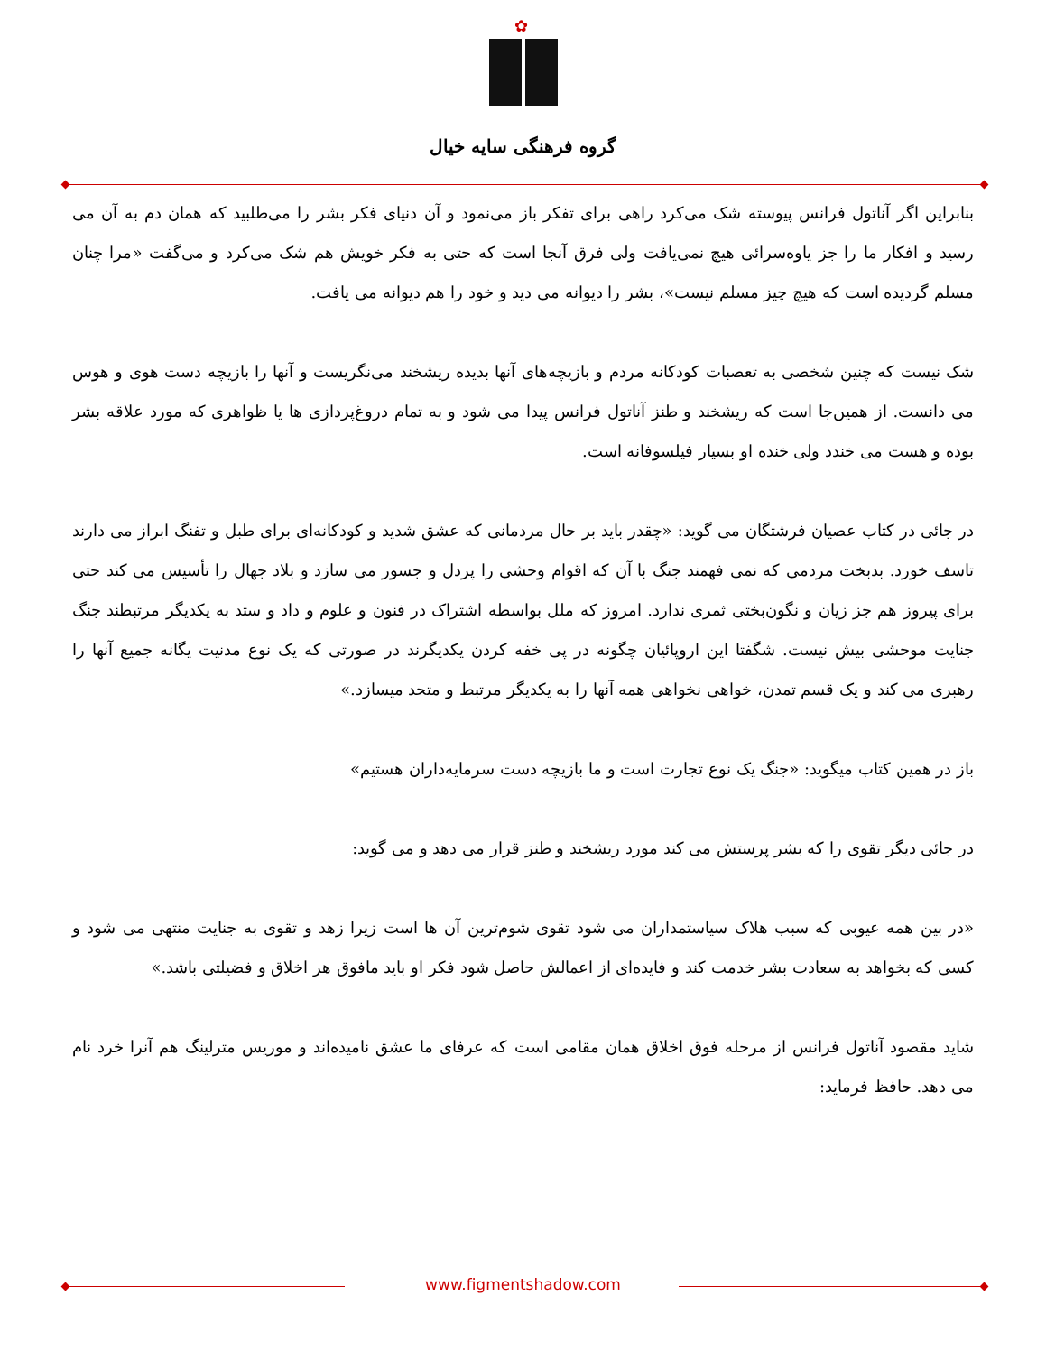✿
گروه فرهنگی سایه خیال
بنابراین اگر آناتول فرانس پیوسته شک می‌کرد راهی برای تفکر باز می‌نمود و آن دنیای فکر بشر را می‌طلبید که همان دم به آن می رسید و افکار ما را جز یاوه‌سرائی هیچ نمی‌یافت ولی فرق آنجا است که حتی به فکر خویش هم شک می‌کرد و می‌گفت «مرا چنان مسلم گردیده است که هیچ چیز مسلم نیست»، بشر را دیوانه می دید و خود را هم دیوانه می یافت.
شک نیست که چنین شخصی به تعصبات کودکانه مردم و بازیچه‌های آنها بدیده ریشخند می‌نگریست و آنها را بازیچه دست هوی و هوس می دانست. از همین‌جا است که ریشخند و طنز آناتول فرانس پیدا می شود و به تمام دروغ‌پردازی ها یا ظواهری که مورد علاقه بشر بوده و هست می خندد ولی خنده او بسیار فیلسوفانه است.
در جائی در کتاب عصیان فرشتگان می گوید: «چقدر باید بر حال مردمانی که عشق شدید و کودکانه‌ای برای طبل و تفنگ ابراز می دارند تاسف خورد. بدبخت مردمی که نمی فهمند جنگ با آن که اقوام وحشی را پردل و جسور می سازد و بلاد جهال را تأسیس می کند حتی برای پیروز هم جز زیان و نگون‌بختی ثمری ندارد. امروز که ملل بواسطه اشتراک در فنون و علوم و داد و ستد به یکدیگر مرتبطند جنگ جنایت موحشی بیش نیست. شگفتا این اروپائیان چگونه در پی خفه کردن یکدیگرند در صورتی که یک نوع مدنیت یگانه جمیع آنها را رهبری می کند و یک قسم تمدن، خواهی نخواهی همه آنها را به یکدیگر مرتبط و متحد میسازد.»
باز در همین کتاب میگوید: «جنگ یک نوع تجارت است و ما بازیچه دست سرمایه‌داران هستیم»
در جائی دیگر تقوی را که بشر پرستش می کند مورد ریشخند و طنز قرار می دهد و می گوید:
«در بین همه عیوبی که سبب هلاک سیاستمداران می شود تقوی شوم‌ترین آن ها است زیرا زهد و تقوی به جنایت منتهی می شود و کسی که بخواهد به سعادت بشر خدمت کند و فایده‌ای از اعمالش حاصل شود فکر او باید مافوق هر اخلاق و فضیلتی باشد.»
شاید مقصود آناتول فرانس از مرحله فوق اخلاق همان مقامی است که عرفای ما عشق نامیده‌اند و موریس مترلینگ هم آنرا خرد نام می دهد. حافظ فرماید:
www.figmentshadow.com